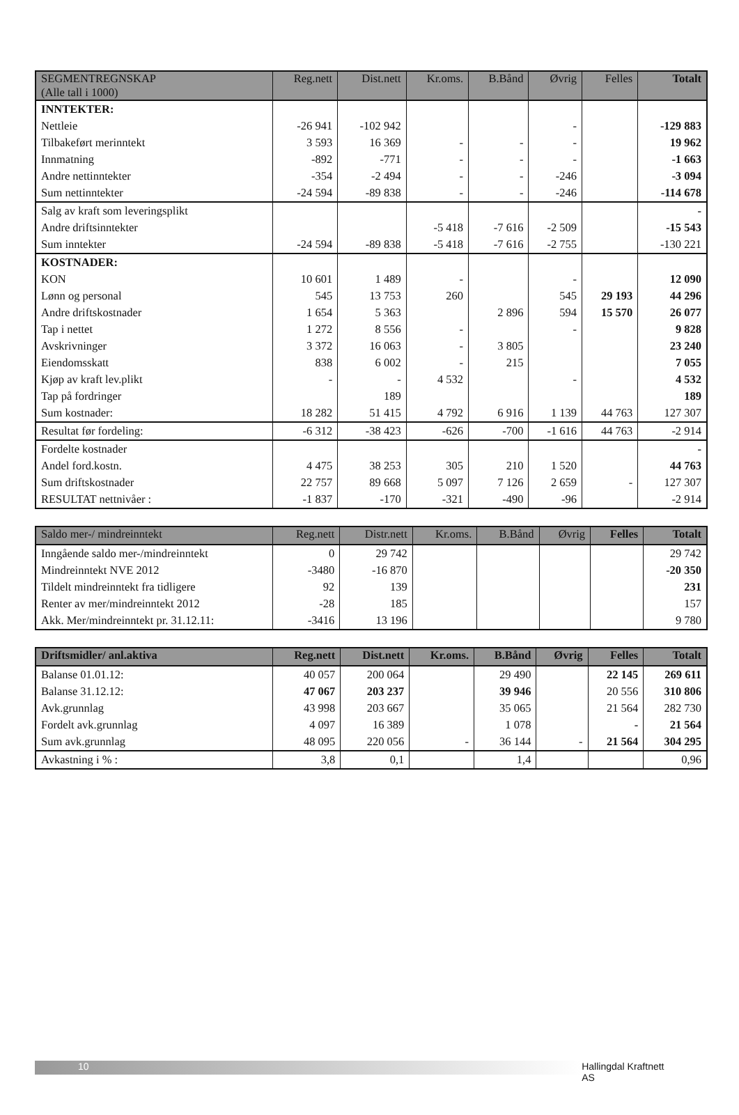| SEGMENTREGNSKAP (Alle tall i 1000) | Reg.nett | Dist.nett | Kr.oms. | B.Bånd | Øvrig | Felles | Totalt |
| --- | --- | --- | --- | --- | --- | --- | --- |
| INNTEKTER: | | | | | | | |
| Nettleie | -26 941 | -102 942 | | | - | | -129 883 |
| Tilbakeført merinntekt | 3 593 | 16 369 | - | - | - | | 19 962 |
| Innmatning | -892 | -771 | - | - | - | | -1 663 |
| Andre nettinntekter | -354 | -2 494 | - | - | -246 | | -3 094 |
| Sum nettinntekter | -24 594 | -89 838 | - | - | -246 | | -114 678 |
| Salg av kraft som leveringsplikt | | | | | | | - |
| Andre driftsinntekter | | | -5 418 | -7 616 | -2 509 | | -15 543 |
| Sum inntekter | -24 594 | -89 838 | -5 418 | -7 616 | -2 755 | | -130 221 |
| KOSTNADER: | | | | | | | |
| KON | 10 601 | 1 489 | - | | - | | 12 090 |
| Lønn og personal | 545 | 13 753 | 260 | | 545 | 29 193 | 44 296 |
| Andre driftskostnader | 1 654 | 5 363 | | 2 896 | 594 | 15 570 | 26 077 |
| Tap i nettet | 1 272 | 8 556 | - | | - | | 9 828 |
| Avskrivninger | 3 372 | 16 063 | - | 3 805 | | | 23 240 |
| Eiendomsskatt | 838 | 6 002 | - | 215 | | | 7 055 |
| Kjøp av kraft lev.plikt | - | - | 4 532 | | - | | 4 532 |
| Tap på fordringer | | 189 | | | | | 189 |
| Sum kostnader: | 18 282 | 51 415 | 4 792 | 6 916 | 1 139 | 44 763 | 127 307 |
| Resultat før fordeling: | -6 312 | -38 423 | -626 | -700 | -1 616 | 44 763 | -2 914 |
| Fordelte kostnader | | | | | | | - |
| Andel ford.kostn. | 4 475 | 38 253 | 305 | 210 | 1 520 | | 44 763 |
| Sum driftskostnader | 22 757 | 89 668 | 5 097 | 7 126 | 2 659 | - | 127 307 |
| RESULTAT nettnivåer : | -1 837 | -170 | -321 | -490 | -96 | | -2 914 |
| Saldo mer-/ mindreinntekt | Reg.nett | Distr.nett | Kr.oms. | B.Bånd | Øvrig | Felles | Totalt |
| --- | --- | --- | --- | --- | --- | --- | --- |
| Inngående saldo mer-/mindreinntekt | 0 | 29 742 | | | | | 29 742 |
| Mindreinntekt NVE 2012 | -3480 | -16 870 | | | | | -20 350 |
| Tildelt mindreinntekt fra tidligere | 92 | 139 | | | | | 231 |
| Renter av mer/mindreinntekt 2012 | -28 | 185 | | | | | 157 |
| Akk. Mer/mindreinntekt pr. 31.12.11: | -3416 | 13 196 | | | | | 9 780 |
| Driftsmidler/ anl.aktiva | Reg.nett | Dist.nett | Kr.oms. | B.Bånd | Øvrig | Felles | Totalt |
| --- | --- | --- | --- | --- | --- | --- | --- |
| Balanse 01.01.12: | 40 057 | 200 064 | | 29 490 | | 22 145 | 269 611 |
| Balanse 31.12.12: | 47 067 | 203 237 | | 39 946 | | 20 556 | 310 806 |
| Avk.grunnlag | 43 998 | 203 667 | | 35 065 | | 21 564 | 282 730 |
| Fordelt avk.grunnlag | 4 097 | 16 389 | | 1 078 | | - | 21 564 |
| Sum avk.grunnlag | 48 095 | 220 056 | - | 36 144 | - | 21 564 | 304 295 |
| Avkastning i % : | 3,8 | 0,1 | | 1,4 | | | 0,96 |
10 Hallingdal Kraftnett AS